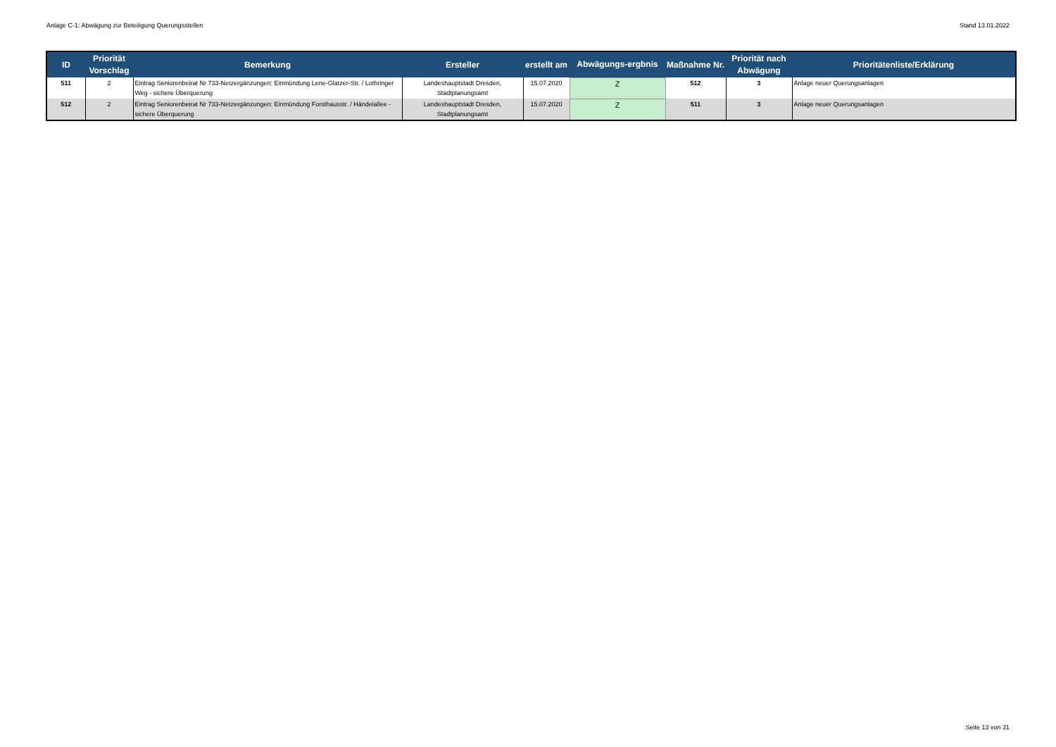Anlage C-1: Abwägung zur Beteiligung Querungsstellen Stand 13.01.2022
| ID | Priorität Vorschlag | Bemerkung | Ersteller | erstellt am | Abwägungs-ergbnis | Maßnahme Nr. | Priorität nach Abwägung | Prioritätenliste/Erklärung |
| --- | --- | --- | --- | --- | --- | --- | --- | --- |
| 511 | 2 | Eintrag Seniorenbeirat Nr 733-Netzergänzungen: Einmündung Lene-Glatzer-Str. / Lothringer Weg - sichere Überquerung | Landeshauptstadt Dresden, Stadtplanungsamt | 15.07.2020 | Z | 512 | 3 | Anlage neuer Querungsanlagen |
| 512 | 2 | Eintrag Seniorenbeirat Nr 733-Netzergänzungen: Einmündung Forsthausstr. / Händelallee - sichere Überquerung | Landeshauptstadt Dresden, Stadtplanungsamt | 15.07.2020 | Z | 511 | 3 | Anlage neuer Querungsanlagen |
Seite 13 von 31